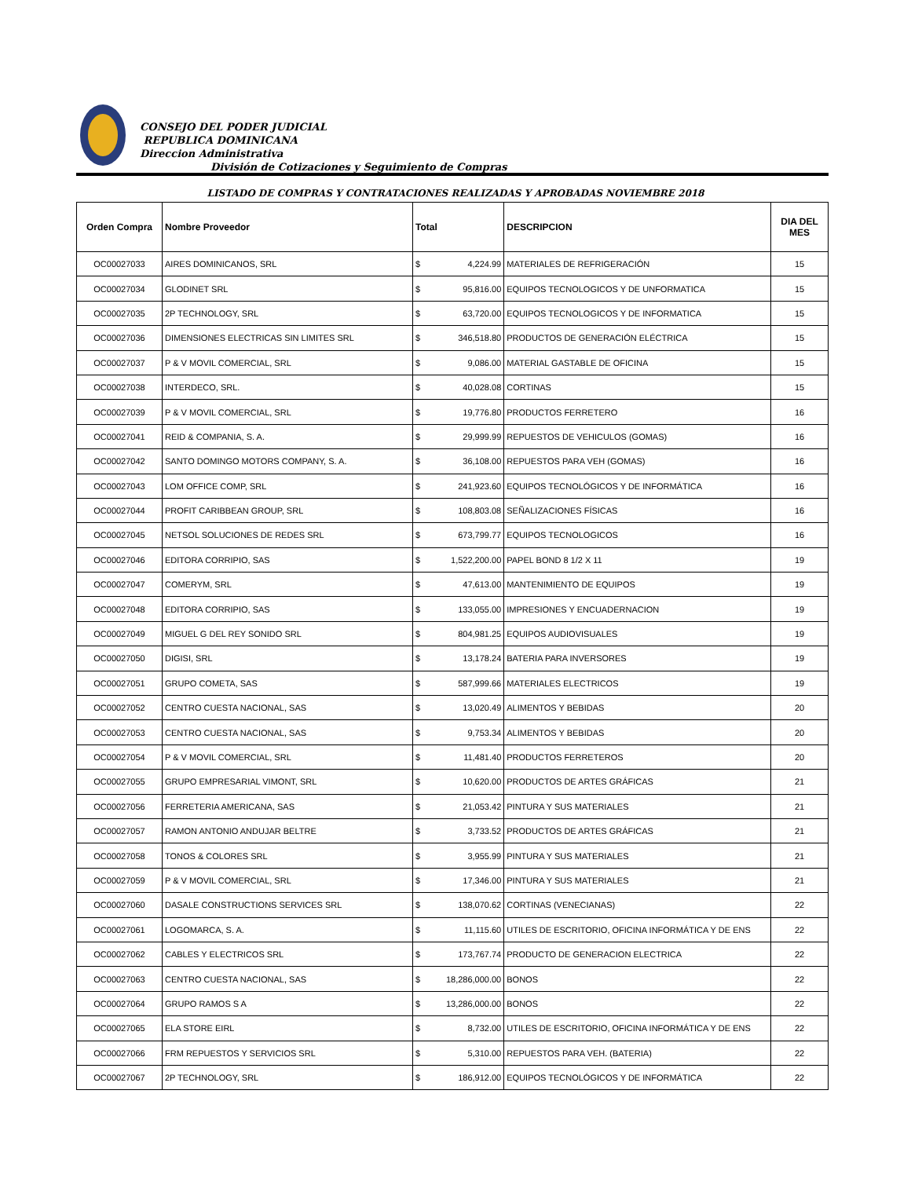CONSEJO DEL PODER JUDICIAL
REPUBLICA DOMINICANA
Direccion Administrativa
División de Cotizaciones y Seguimiento de Compras
LISTADO DE COMPRAS Y CONTRATACIONES REALIZADAS Y APROBADAS NOVIEMBRE 2018
| Orden Compra | Nombre Proveedor | Total | | DESCRIPCION | DIA DEL MES |
| --- | --- | --- | --- | --- | --- |
| OC00027033 | AIRES DOMINICANOS, SRL | $ | 4,224.99 | MATERIALES DE REFRIGERACIÓN | 15 |
| OC00027034 | GLODINET SRL | $ | 95,816.00 | EQUIPOS TECNOLOGICOS Y DE UNFORMATICA | 15 |
| OC00027035 | 2P TECHNOLOGY, SRL | $ | 63,720.00 | EQUIPOS TECNOLOGICOS Y DE INFORMATICA | 15 |
| OC00027036 | DIMENSIONES ELECTRICAS SIN LIMITES SRL | $ | 346,518.80 | PRODUCTOS DE GENERACIÓN ELÉCTRICA | 15 |
| OC00027037 | P & V MOVIL COMERCIAL, SRL | $ | 9,086.00 | MATERIAL GASTABLE DE OFICINA | 15 |
| OC00027038 | INTERDECO, SRL. | $ | 40,028.08 | CORTINAS | 15 |
| OC00027039 | P & V MOVIL COMERCIAL, SRL | $ | 19,776.80 | PRODUCTOS FERRETERO | 16 |
| OC00027041 | REID & COMPANIA, S. A. | $ | 29,999.99 | REPUESTOS DE VEHICULOS (GOMAS) | 16 |
| OC00027042 | SANTO DOMINGO MOTORS COMPANY, S. A. | $ | 36,108.00 | REPUESTOS PARA VEH (GOMAS) | 16 |
| OC00027043 | LOM OFFICE COMP, SRL | $ | 241,923.60 | EQUIPOS TECNOLÓGICOS Y DE INFORMÁTICA | 16 |
| OC00027044 | PROFIT CARIBBEAN GROUP, SRL | $ | 108,803.08 | SEÑALIZACIONES FÍSICAS | 16 |
| OC00027045 | NETSOL SOLUCIONES DE REDES SRL | $ | 673,799.77 | EQUIPOS TECNOLOGICOS | 16 |
| OC00027046 | EDITORA CORRIPIO, SAS | $ | 1,522,200.00 | PAPEL BOND 8 1/2 X 11 | 19 |
| OC00027047 | COMERYM, SRL | $ | 47,613.00 | MANTENIMIENTO DE EQUIPOS | 19 |
| OC00027048 | EDITORA CORRIPIO, SAS | $ | 133,055.00 | IMPRESIONES Y ENCUADERNACION | 19 |
| OC00027049 | MIGUEL G DEL REY SONIDO SRL | $ | 804,981.25 | EQUIPOS AUDIOVISUALES | 19 |
| OC00027050 | DIGISI, SRL | $ | 13,178.24 | BATERIA PARA INVERSORES | 19 |
| OC00027051 | GRUPO COMETA, SAS | $ | 587,999.66 | MATERIALES ELECTRICOS | 19 |
| OC00027052 | CENTRO CUESTA NACIONAL, SAS | $ | 13,020.49 | ALIMENTOS Y BEBIDAS | 20 |
| OC00027053 | CENTRO CUESTA NACIONAL, SAS | $ | 9,753.34 | ALIMENTOS Y BEBIDAS | 20 |
| OC00027054 | P & V MOVIL COMERCIAL, SRL | $ | 11,481.40 | PRODUCTOS FERRETEROS | 20 |
| OC00027055 | GRUPO EMPRESARIAL VIMONT, SRL | $ | 10,620.00 | PRODUCTOS DE ARTES GRÁFICAS | 21 |
| OC00027056 | FERRETERIA AMERICANA, SAS | $ | 21,053.42 | PINTURA Y SUS MATERIALES | 21 |
| OC00027057 | RAMON ANTONIO ANDUJAR BELTRE | $ | 3,733.52 | PRODUCTOS DE ARTES GRÁFICAS | 21 |
| OC00027058 | TONOS & COLORES SRL | $ | 3,955.99 | PINTURA Y SUS MATERIALES | 21 |
| OC00027059 | P & V MOVIL COMERCIAL, SRL | $ | 17,346.00 | PINTURA Y SUS MATERIALES | 21 |
| OC00027060 | DASALE CONSTRUCTIONS SERVICES SRL | $ | 138,070.62 | CORTINAS (VENECIANAS) | 22 |
| OC00027061 | LOGOMARCA, S. A. | $ | 11,115.60 | UTILES DE ESCRITORIO, OFICINA INFORMÁTICA Y DE ENS | 22 |
| OC00027062 | CABLES Y ELECTRICOS SRL | $ | 173,767.74 | PRODUCTO DE GENERACION ELECTRICA | 22 |
| OC00027063 | CENTRO CUESTA NACIONAL, SAS | $ | 18,286,000.00 | BONOS | 22 |
| OC00027064 | GRUPO RAMOS S A | $ | 13,286,000.00 | BONOS | 22 |
| OC00027065 | ELA STORE EIRL | $ | 8,732.00 | UTILES DE ESCRITORIO, OFICINA INFORMÁTICA Y DE ENS | 22 |
| OC00027066 | FRM REPUESTOS Y SERVICIOS SRL | $ | 5,310.00 | REPUESTOS PARA VEH. (BATERIA) | 22 |
| OC00027067 | 2P TECHNOLOGY, SRL | $ | 186,912.00 | EQUIPOS TECNOLÓGICOS Y DE INFORMÁTICA | 22 |